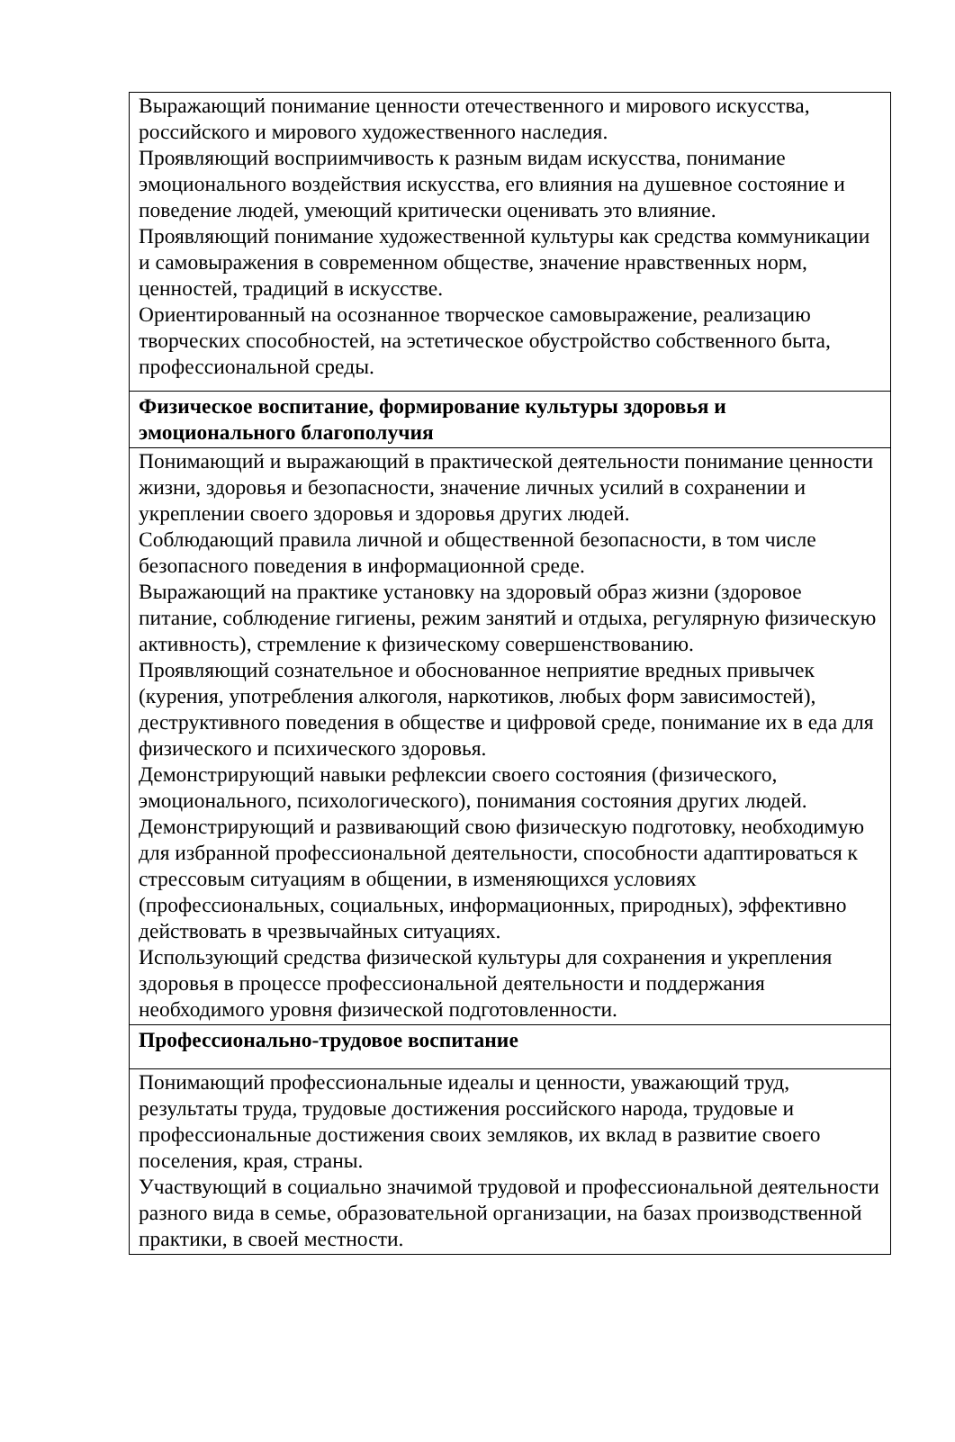| Выражающий понимание ценности отечественного и мирового искусства, российского и мирового художественного наследия. Проявляющий восприимчивость к разным видам искусства, понимание эмоционального воздействия искусства, его влияния на душевное состояние и поведение людей, умеющий критически оценивать это влияние. Проявляющий понимание художественной культуры как средства коммуникации и самовыражения в современном обществе, значение нравственных норм, ценностей, традиций в искусстве. Ориентированный на осознанное творческое самовыражение, реализацию творческих способностей, на эстетическое обустройство собственного быта, профессиональной среды. |
| Физическое воспитание, формирование культуры здоровья и эмоционального благополучия |
| Понимающий и выражающий в практической деятельности понимание ценности жизни, здоровья и безопасности, значение личных усилий в сохранении и укреплении своего здоровья и здоровья других людей. Соблюдающий правила личной и общественной безопасности, в том числе безопасного поведения в информационной среде. Выражающий на практике установку на здоровый образ жизни (здоровое питание, соблюдение гигиены, режим занятий и отдыха, регулярную физическую активность), стремление к физическому совершенствованию. Проявляющий сознательное и обоснованное неприятие вредных привычек (курения, употребления алкоголя, наркотиков, любых форм зависимостей), деструктивного поведения в обществе и цифровой среде, понимание их в еда для физического и психического здоровья. Демонстрирующий навыки рефлексии своего состояния (физического, эмоционального, психологического), понимания состояния других людей. Демонстрирующий и развивающий свою физическую подготовку, необходимую для избранной профессиональной деятельности, способности адаптироваться к стрессовым ситуациям в общении, в изменяющихся условиях (профессиональных, социальных, информационных, природных), эффективно действовать в чрезвычайных ситуациях. Использующий средства физической культуры для сохранения и укрепления здоровья в процессе профессиональной деятельности и поддержания необходимого уровня физической подготовленности. |
| Профессионально-трудовое воспитание |
| Понимающий профессиональные идеалы и ценности, уважающий труд, результаты труда, трудовые достижения российского народа, трудовые и профессиональные достижения своих земляков, их вклад в развитие своего поселения, края, страны. Участвующий в социально значимой трудовой и профессиональной деятельности разного вида в семье, образовательной организации, на базах производственной практики, в своей местности. |